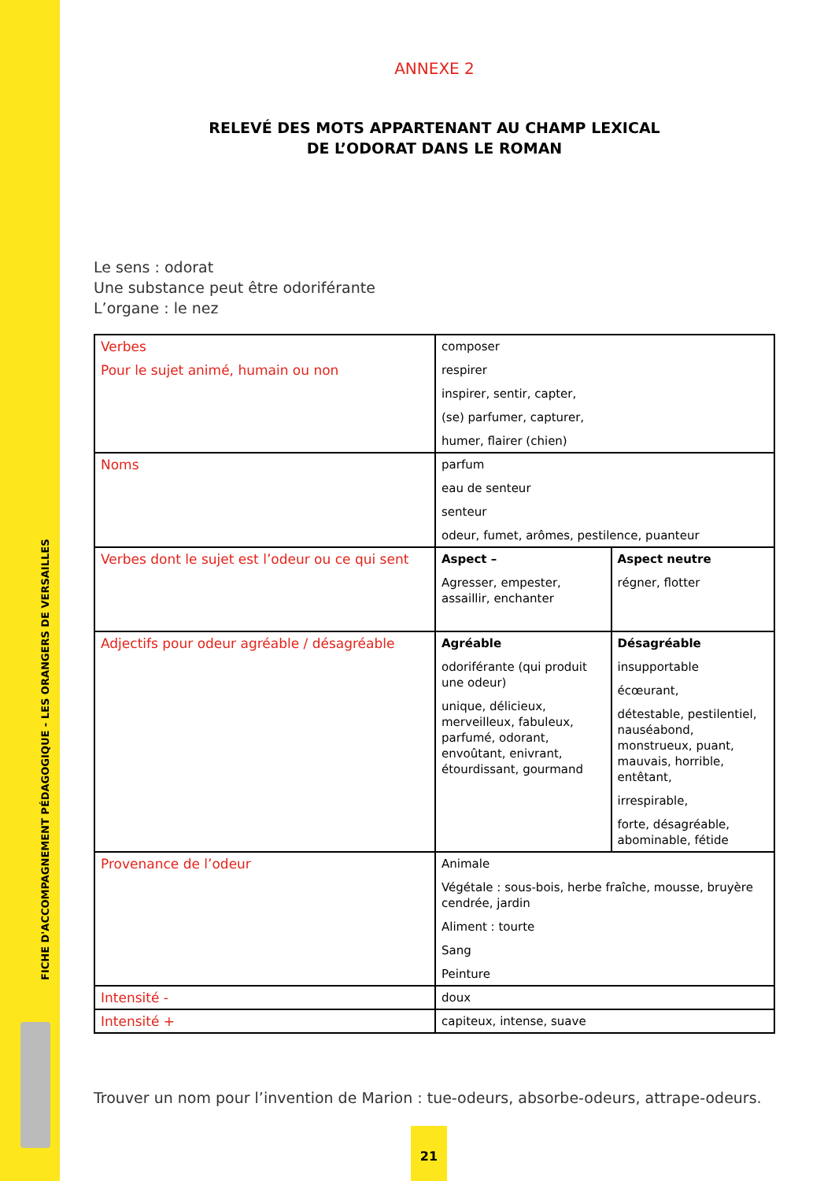FICHE D'ACCOMPAGNEMENT PÉDAGOGIQUE - LES ORANGERS DE VERSAILLES
ANNEXE 2
RELEVÉ DES MOTS APPARTENANT AU CHAMP LEXICAL
DE L’ODORAT DANS LE ROMAN
Le sens : odorat
Une substance peut être odoriférante
L’organe : le nez
| Verbes Pour le sujet animé, humain ou non | composer respirer inspirer, sentir, capter, (se) parfumer, capturer, humer, flairer (chien) | |
| Noms | parfum eau de senteur senteur odeur, fumet, arômes, pestilence, puanteur | |
| Verbes dont le sujet est l’odeur ou ce qui sent | Aspect – Agresser, empester, assaillir, enchanter | Aspect neutre régner, flotter |
| Adjectifs pour odeur agréable / désagréable | Agréable odoriférante (qui produit une odeur) unique, délicieux, merveilleux, fabuleux, parfumé, odorant, envoûtant, enivrant, étourdissant, gourmand | Désagréable insupportable écœurant, détestable, pestilentiel, nauséabond, monstrueux, puant, mauvais, horrible, entêtant, irrespirable, forte, désagréable, abominable, fétide |
| Provenance de l’odeur | Animale Végétale : sous-bois, herbe fraîche, mousse, bruyère cendrée, jardin Aliment : tourte Sang Peinture | |
| Intensité - | doux | |
| Intensité + | capiteux, intense, suave | |
Trouver un nom pour l’invention de Marion : tue-odeurs, absorbe-odeurs, attrape-odeurs.
21